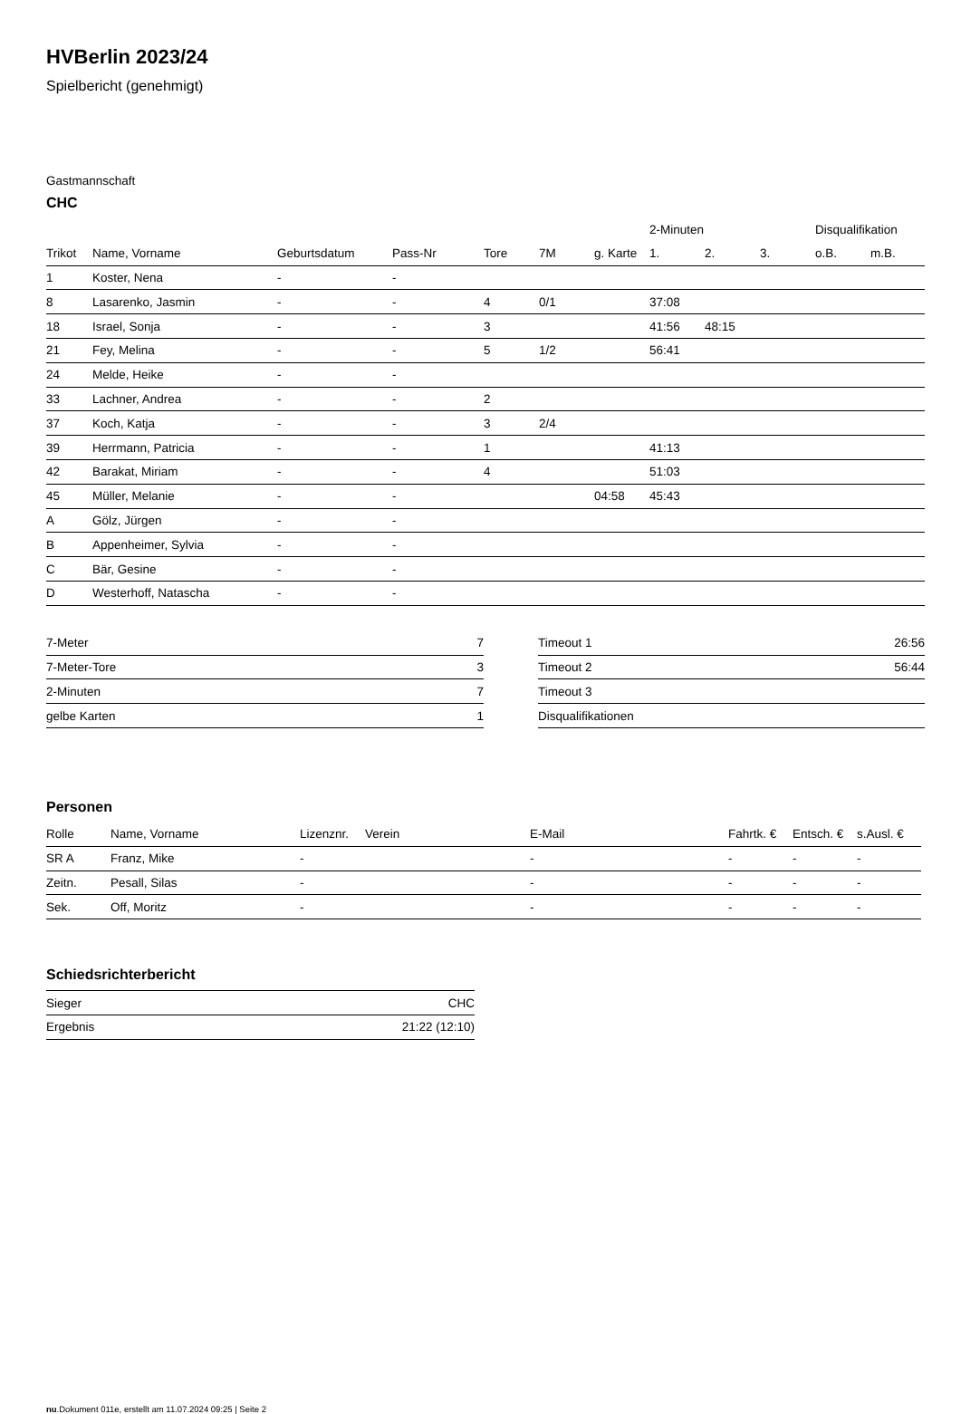HVBerlin 2023/24
Spielbericht (genehmigt)
Gastmannschaft
CHC
| | | | | | | | 2-Minuten | | | Disqualifikation | |
| --- | --- | --- | --- | --- | --- | --- | --- | --- | --- | --- | --- |
| Trikot | Name, Vorname | Geburtsdatum | Pass-Nr | Tore | 7M | g. Karte | 1. | 2. | 3. | o.B. | m.B. |
| 1 | Koster, Nena | - | - | | | | | | | | |
| 8 | Lasarenko, Jasmin | - | - | 4 | 0/1 | | 37:08 | | | | |
| 18 | Israel, Sonja | - | - | 3 | | | 41:56 | 48:15 | | | |
| 21 | Fey, Melina | - | - | 5 | 1/2 | | 56:41 | | | | |
| 24 | Melde, Heike | - | - | | | | | | | | |
| 33 | Lachner, Andrea | - | - | 2 | | | | | | | |
| 37 | Koch, Katja | - | - | 3 | 2/4 | | | | | | |
| 39 | Herrmann, Patricia | - | - | 1 | | | 41:13 | | | | |
| 42 | Barakat, Miriam | - | - | 4 | | | 51:03 | | | | |
| 45 | Müller, Melanie | - | - | | | 04:58 | 45:43 | | | | |
| A | Gölz, Jürgen | - | - | | | | | | | | |
| B | Appenheimer, Sylvia | - | - | | | | | | | | |
| C | Bär, Gesine | - | - | | | | | | | | |
| D | Westerhoff, Natascha | - | - | | | | | | | | |
| 7-Meter | 7 |
| 7-Meter-Tore | 3 |
| 2-Minuten | 7 |
| gelbe Karten | 1 |
| Timeout 1 | 26:56 |
| Timeout 2 | 56:44 |
| Timeout 3 | |
| Disqualifikationen | |
Personen
| Rolle | Name, Vorname | Lizenznr. | Verein | E-Mail | Fahrtk. € | Entsch. € | s.Ausl. € |
| --- | --- | --- | --- | --- | --- | --- | --- |
| SR A | Franz, Mike | - | | - | - | - | - |
| Zeitn. | Pesall, Silas | - | | - | - | - | - |
| Sek. | Off, Moritz | - | | - | - | - | - |
Schiedsrichterbericht
| Sieger | CHC |
| Ergebnis | 21:22 (12:10) |
nu.Dokument 011e, erstellt am 11.07.2024 09:25 | Seite 2